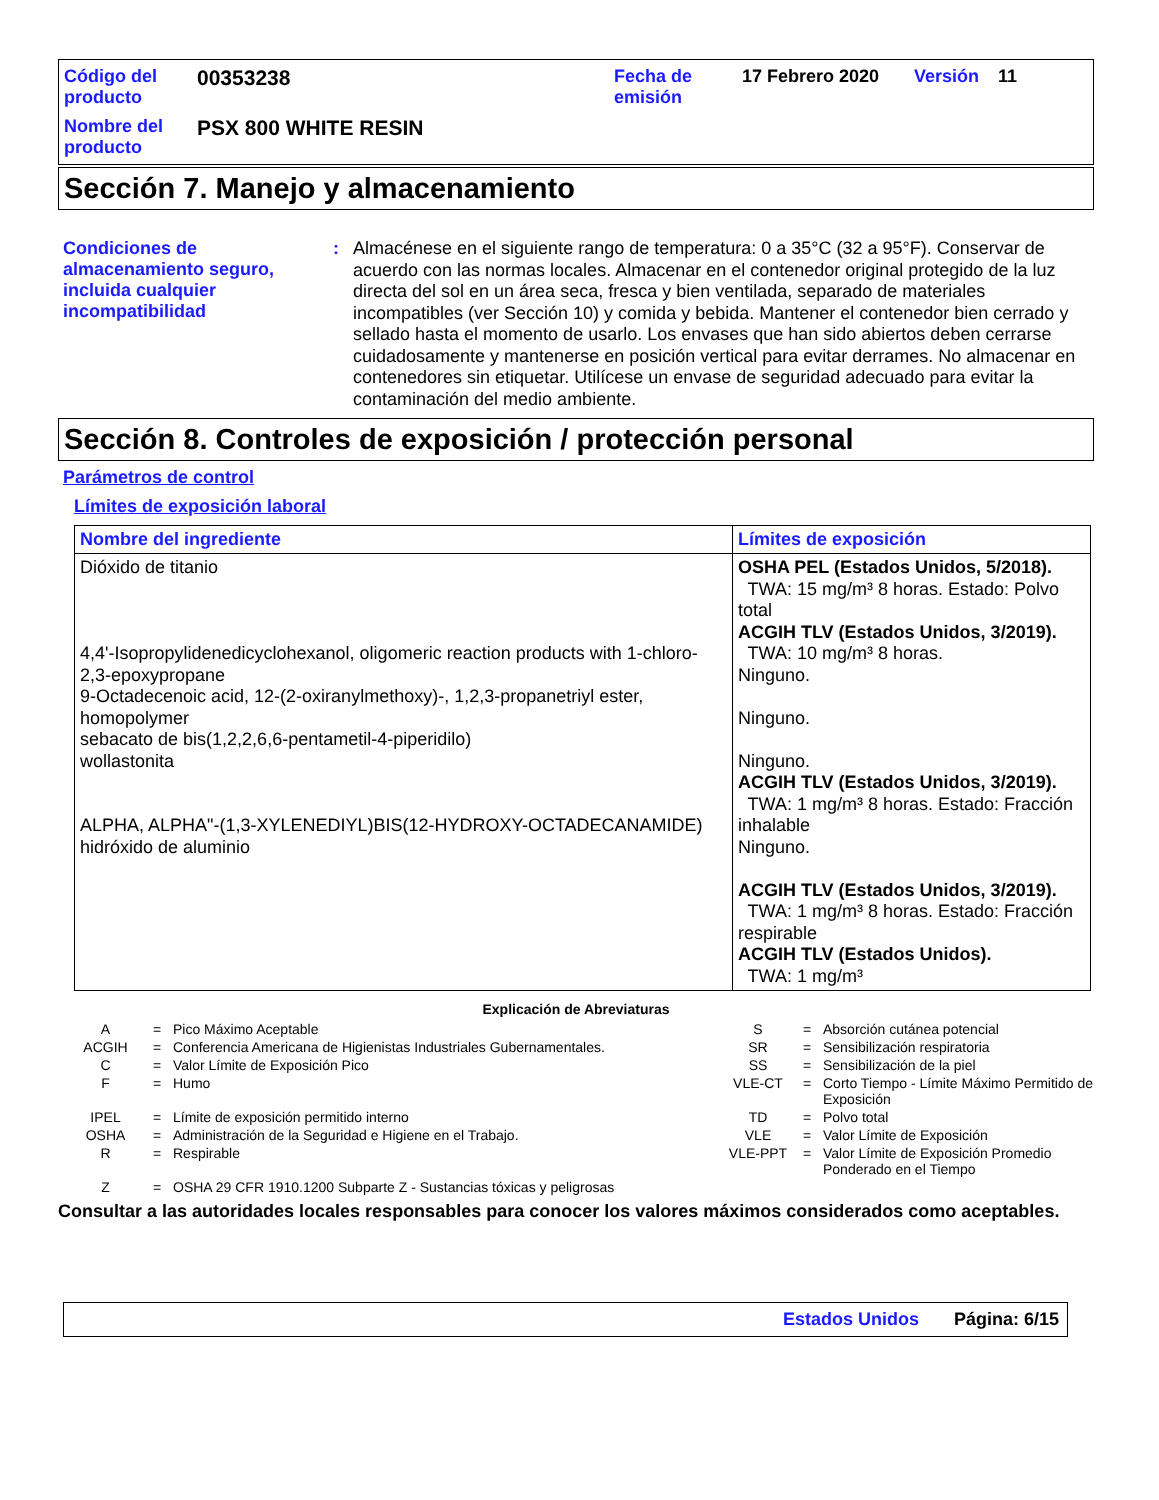Código del producto
00353238
Fecha de emisión
17 Febrero 2020
Versión
11
Nombre del producto
PSX 800 WHITE RESIN
Sección 7. Manejo y almacenamiento
Condiciones de almacenamiento seguro, incluida cualquier incompatibilidad
:
Almacénese en el siguiente rango de temperatura: 0 a 35°C (32 a 95°F). Conservar de acuerdo con las normas locales. Almacenar en el contenedor original protegido de la luz directa del sol en un área seca, fresca y bien ventilada, separado de materiales incompatibles (ver Sección 10) y comida y bebida. Mantener el contenedor bien cerrado y sellado hasta el momento de usarlo. Los envases que han sido abiertos deben cerrarse cuidadosamente y mantenerse en posición vertical para evitar derrames. No almacenar en contenedores sin etiquetar. Utilícese un envase de seguridad adecuado para evitar la contaminación del medio ambiente.
Sección 8. Controles de exposición / protección personal
Parámetros de control
Límites de exposición laboral
| Nombre del ingrediente | Límites de exposición |
| --- | --- |
| Dióxido de titanio 4,4'-Isopropylidenedicyclohexanol, oligomeric reaction products with 1-chloro-2,3-epoxypropane 9-Octadecenoic acid, 12-(2-oxiranylmethoxy)-, 1,2,3-propanetriyl ester, homopolymer sebacato de bis(1,2,2,6,6-pentametil-4-piperidilo) wollastonita ALPHA, ALPHA"-(1,3-XYLENEDIYL)BIS(12-HYDROXY-OCTADECANAMIDE) hidróxido de aluminio | OSHA PEL (Estados Unidos, 5/2018). TWA: 15 mg/m³ 8 horas. Estado: Polvo total ACGIH TLV (Estados Unidos, 3/2019). TWA: 10 mg/m³ 8 horas. Ninguno. Ninguno. Ninguno. ACGIH TLV (Estados Unidos, 3/2019). TWA: 1 mg/m³ 8 horas. Estado: Fracción inhalable Ninguno. ACGIH TLV (Estados Unidos, 3/2019). TWA: 1 mg/m³ 8 horas. Estado: Fracción respirable ACGIH TLV (Estados Unidos). TWA: 1 mg/m³ |
Explicación de Abreviaturas
A
=
Pico Máximo Aceptable
S
=
Absorción cutánea potencial
ACGIH
=
Conferencia Americana de Higienistas Industriales Gubernamentales.
SR
=
Sensibilización respiratoria
C
=
Valor Límite de Exposición Pico
SS
=
Sensibilización de la piel
F
=
Humo
VLE-CT
=
Corto Tiempo - Límite Máximo Permitido de Exposición
IPEL
=
Límite de exposición permitido interno
TD
=
Polvo total
OSHA
=
Administración de la Seguridad e Higiene en el Trabajo.
VLE
=
Valor Límite de Exposición
R
=
Respirable
VLE-PPT
=
Valor Límite de Exposición Promedio Ponderado en el Tiempo
Z
=
OSHA 29 CFR 1910.1200 Subparte Z - Sustancias tóxicas y peligrosas
Consultar a las autoridades locales responsables para conocer los valores máximos considerados como aceptables.
Estados Unidos Página: 6/15